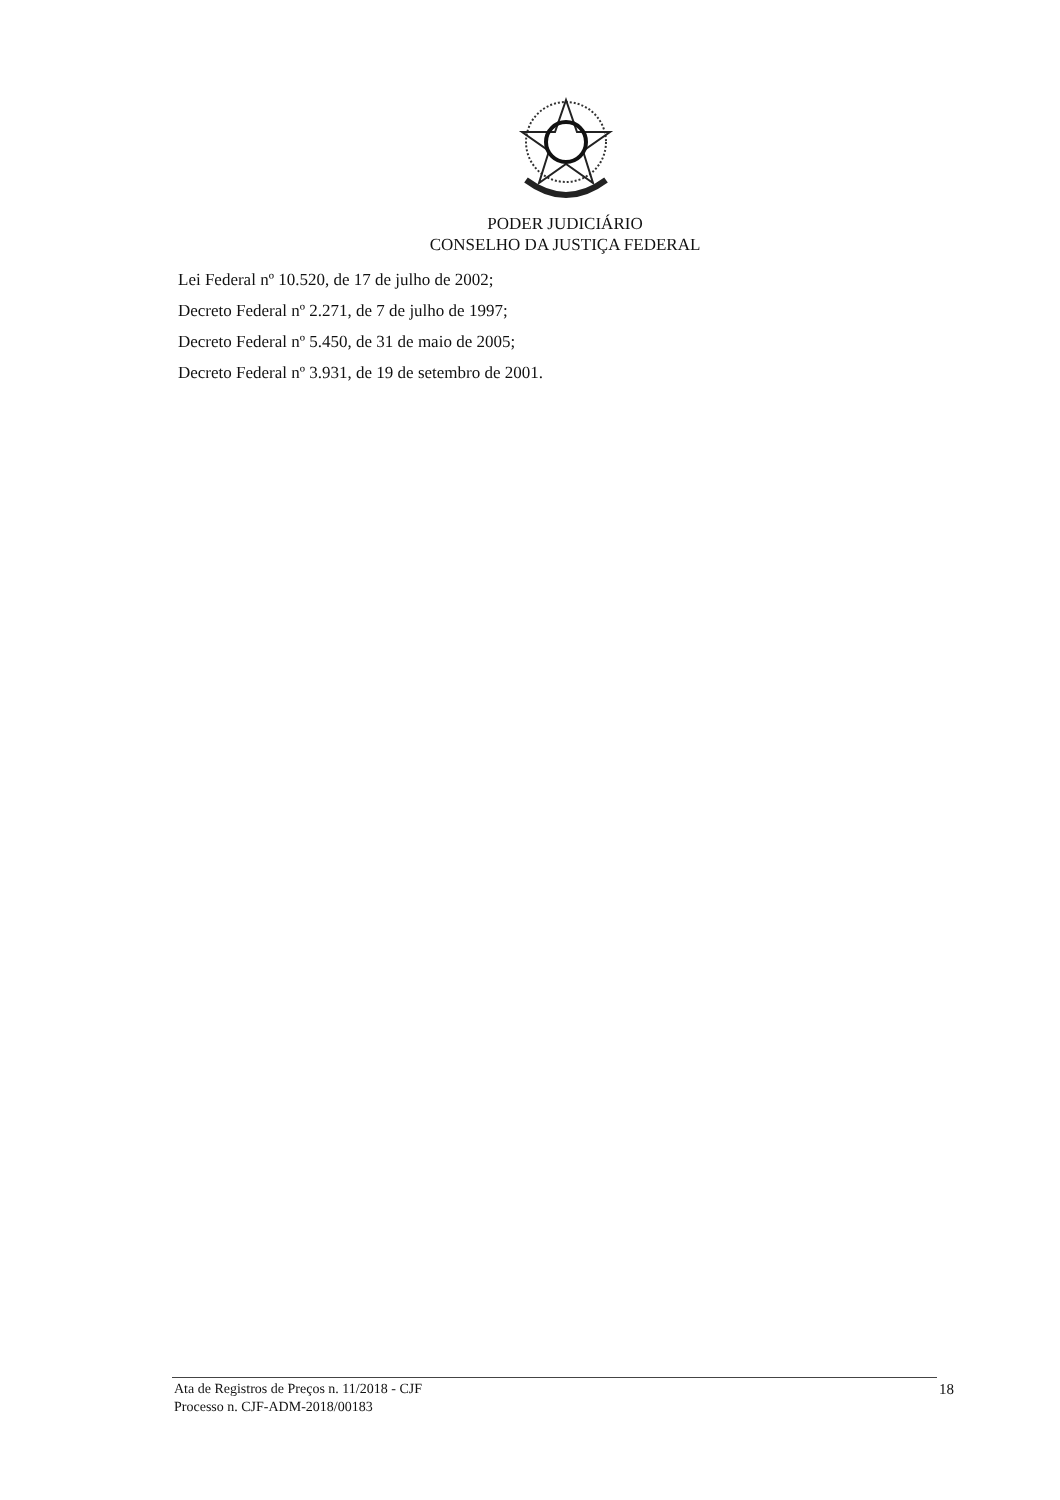PODER JUDICIÁRIO
CONSELHO DA JUSTIÇA FEDERAL
Lei Federal nº 10.520, de 17 de julho de 2002;
Decreto Federal nº 2.271, de 7 de julho de 1997;
Decreto Federal nº 5.450, de 31 de maio de 2005;
Decreto Federal nº 3.931, de 19 de setembro de 2001.
Ata de Registros de Preços n. 11/2018 - CJF
Processo n. CJF-ADM-2018/00183
18